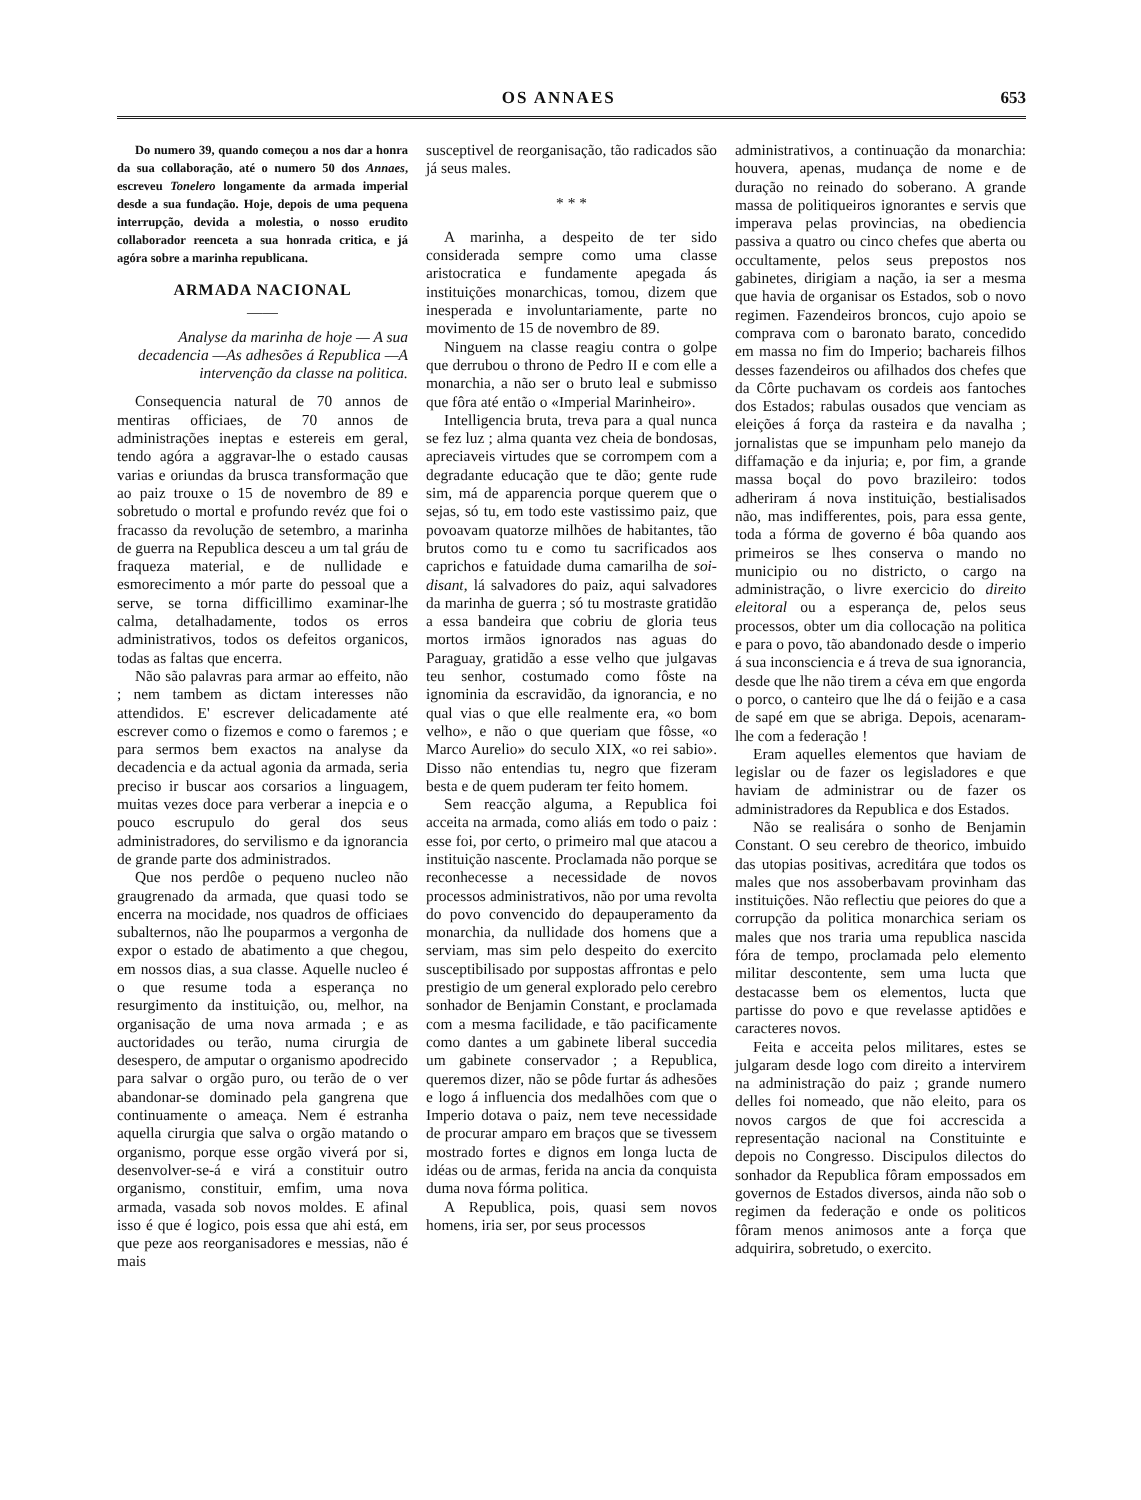OS ANNAES 653
Do numero 39, quando começou a nos dar a honra da sua collaboração, até o numero 50 dos Annaes, escreveu Tonelero longamente da armada imperial desde a sua fundação. Hoje, depois de uma pequena interrupção, devida a molestia, o nosso erudito collaborador reenceta a sua honrada critica, e já agóra sobre a marinha republicana.
ARMADA NACIONAL
——
Analyse da marinha de hoje — A sua decadencia —As adhesões á Republica —A intervenção da classe na politica.
Consequencia natural de 70 annos de mentiras officiaes, de 70 annos de administrações ineptas e estereis em geral, tendo agóra a aggravar-lhe o estado causas varias e oriundas da brusca transformação que ao paiz trouxe o 15 de novembro de 89 e sobretudo o mortal e profundo revéz que foi o fracasso da revolução de setembro, a marinha de guerra na Republica desceu a um tal gráu de fraqueza material, e de nullidade e esmorecimento a mór parte do pessoal que a serve, se torna difficillimo examinar-lhe calma, detalhadamente, todos os erros administrativos, todos os defeitos organicos, todas as faltas que encerra.
Não são palavras para armar ao effeito, não ; nem tambem as dictam interesses não attendidos. E' escrever delicadamente até escrever como o fizemos e como o faremos ; e para sermos bem exactos na analyse da decadencia e da actual agonia da armada, seria preciso ir buscar aos corsarios a linguagem, muitas vezes doce para verberar a inepcia e o pouco escrupulo do geral dos seus administradores, do servilismo e da ignorancia de grande parte dos administrados.
Que nos perdôe o pequeno nucleo não graugrenado da armada, que quasi todo se encerra na mocidade, nos quadros de officiaes subalternos, não lhe pouparmos a vergonha de expor o estado de abatimento a que chegou, em nossos dias, a sua classe. Aquelle nucleo é o que resume toda a esperança no resurgimento da instituição, ou, melhor, na organisação de uma nova armada ; e as auctoridades ou terão, numa cirurgia de desespero, de amputar o organismo apodrecido para salvar o orgão puro, ou terão de o ver abandonar-se dominado pela gangrena que continuamente o ameaça. Nem é estranha aquella cirurgia que salva o orgão matando o organismo, porque esse orgão viverá por si, desenvolver-se-á e virá a constituir outro organismo, constituir, emfim, uma nova armada, vasada sob novos moldes. E afinal isso é que é logico, pois essa que ahi está, em que peze aos reorganisadores e messias, não é mais
susceptivel de reorganisação, tão radicados são já seus males.
* * *
A marinha, a despeito de ter sido considerada sempre como uma classe aristocratica e fundamente apegada ás instituições monarchicas, tomou, dizem que inesperada e involuntariamente, parte no movimento de 15 de novembro de 89.
Ninguem na classe reagiu contra o golpe que derrubou o throno de Pedro II e com elle a monarchia, a não ser o bruto leal e submisso que fôra até então o «Imperial Marinheiro».
Intelligencia bruta, treva para a qual nunca se fez luz ; alma quanta vez cheia de bondosas, apreciaveis virtudes que se corrompem com a degradante educação que te dão; gente rude sim, má de apparencia porque querem que o sejas, só tu, em todo este vastissimo paiz, que povoavam quatorze milhões de habitantes, tão brutos como tu e como tu sacrificados aos caprichos e fatuidade duma camarilha de soi-disant, lá salvadores do paiz, aqui salvadores da marinha de guerra ; só tu mostraste gratidão a essa bandeira que cobriu de gloria teus mortos irmãos ignorados nas aguas do Paraguay, gratidão a esse velho que julgavas teu senhor, costumado como fôste na ignominia da escravidão, da ignorancia, e no qual vias o que elle realmente era, «o bom velho», e não o que queriam que fôsse, «o Marco Aurelio» do seculo XIX, «o rei sabio». Disso não entendias tu, negro que fizeram besta e de quem puderam ter feito homem.
Sem reacção alguma, a Republica foi acceita na armada, como aliás em todo o paiz : esse foi, por certo, o primeiro mal que atacou a instituição nascente. Proclamada não porque se reconhecesse a necessidade de novos processos administrativos, não por uma revolta do povo convencido do depauperamento da monarchia, da nullidade dos homens que a serviam, mas sim pelo despeito do exercito susceptibilisado por suppostas affrontas e pelo prestigio de um general explorado pelo cerebro sonhador de Benjamin Constant, e proclamada com a mesma facilidade, e tão pacificamente como dantes a um gabinete liberal succedia um gabinete conservador ; a Republica, queremos dizer, não se pôde furtar ás adhesões e logo á influencia dos medalhões com que o Imperio dotava o paiz, nem teve necessidade de procurar amparo em braços que se tivessem mostrado fortes e dignos em longa lucta de idéas ou de armas, ferida na ancia da conquista duma nova fórma politica.
A Republica, pois, quasi sem novos homens, iria ser, por seus processos
administrativos, a continuação da monarchia: houvera, apenas, mudança de nome e de duração no reinado do soberano. A grande massa de politiqueiros ignorantes e servis que imperava pelas provincias, na obediencia passiva a quatro ou cinco chefes que aberta ou occultamente, pelos seus prepostos nos gabinetes, dirigiam a nação, ia ser a mesma que havia de organisar os Estados, sob o novo regimen. Fazendeiros broncos, cujo apoio se comprava com o baronato barato, concedido em massa no fim do Imperio; bachareis filhos desses fazendeiros ou afilhados dos chefes que da Côrte puchavam os cordeis aos fantoches dos Estados; rabulas ousados que venciam as eleições á força da rasteira e da navalha ; jornalistas que se impunham pelo manejo da diffamação e da injuria; e, por fim, a grande massa boçal do povo brazileiro: todos adheriram á nova instituição, bestialisados não, mas indifferentes, pois, para essa gente, toda a fórma de governo é bôa quando aos primeiros se lhes conserva o mando no municipio ou no districto, o cargo na administração, o livre exercicio do direito eleitoral ou a esperança de, pelos seus processos, obter um dia collocação na politica e para o povo, tão abandonado desde o imperio á sua inconsciencia e á treva de sua ignorancia, desde que lhe não tirem a céva em que engorda o porco, o canteiro que lhe dá o feijão e a casa de sapé em que se abriga. Depois, acenaram-lhe com a federação !
Eram aquelles elementos que haviam de legislar ou de fazer os legisladores e que haviam de administrar ou de fazer os administradores da Republica e dos Estados.
Não se realisára o sonho de Benjamin Constant. O seu cerebro de theorico, imbuido das utopias positivas, acreditára que todos os males que nos assoberbavam provinham das instituições. Não reflectiu que peiores do que a corrupção da politica monarchica seriam os males que nos traria uma republica nascida fóra de tempo, proclamada pelo elemento militar descontente, sem uma lucta que destacasse bem os elementos, lucta que partisse do povo e que revelasse aptidões e caracteres novos.
Feita e acceita pelos militares, estes se julgaram desde logo com direito a intervirem na administração do paiz ; grande numero delles foi nomeado, que não eleito, para os novos cargos de que foi accrescida a representação nacional na Constituinte e depois no Congresso. Discipulos dilectos do sonhador da Republica fôram empossados em governos de Estados diversos, ainda não sob o regimen da federação e onde os politicos fôram menos animosos ante a força que adquirira, sobretudo, o exercito.